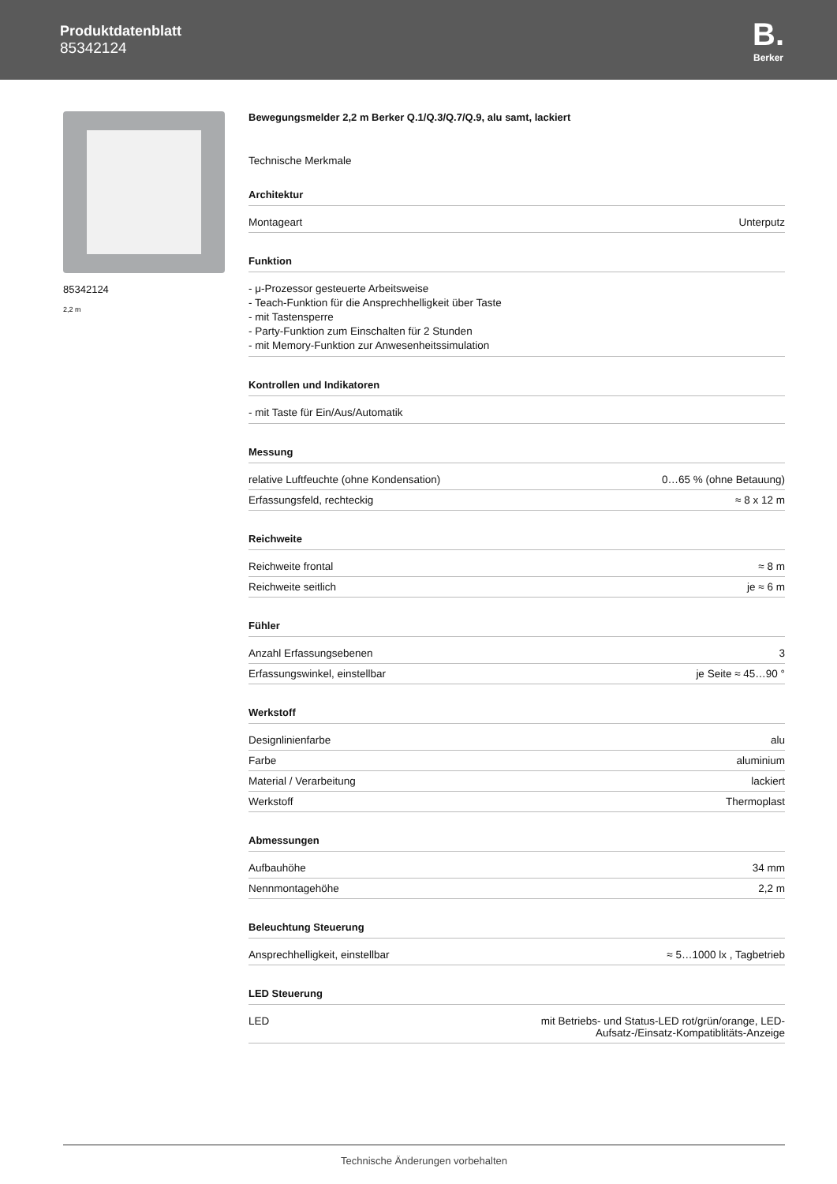Produktdatenblatt
85342124
B.
Berker
85342124
2,2 m
Bewegungsmelder 2,2 m Berker Q.1/Q.3/Q.7/Q.9, alu samt, lackiert
Technische Merkmale
Architektur
| Montageart | Unterputz |
Funktion
- μ-Prozessor gesteuerte Arbeitsweise
- Teach-Funktion für die Ansprechhelligkeit über Taste
- mit Tastensperre
- Party-Funktion zum Einschalten für 2 Stunden
- mit Memory-Funktion zur Anwesenheitssimulation
Kontrollen und Indikatoren
- mit Taste für Ein/Aus/Automatik
Messung
| relative Luftfeuchte (ohne Kondensation) | 0…65 % (ohne Betauung) |
| Erfassungsfeld, rechteckig | ≈ 8 x 12 m |
Reichweite
| Reichweite frontal | ≈ 8 m |
| Reichweite seitlich | je ≈ 6 m |
Fühler
| Anzahl Erfassungsebenen | 3 |
| Erfassungswinkel, einstellbar | je Seite ≈ 45…90 ° |
Werkstoff
| Designlinienfarbe | alu |
| Farbe | aluminium |
| Material / Verarbeitung | lackiert |
| Werkstoff | Thermoplast |
Abmessungen
| Aufbauhöhe | 34 mm |
| Nennmontagehöhe | 2,2 m |
Beleuchtung Steuerung
| Ansprechhelligkeit, einstellbar | ≈ 5…1000 lx , Tagbetrieb |
LED Steuerung
| LED | mit Betriebs- und Status-LED rot/grün/orange, LED- Aufsatz-/Einsatz-Kompatiblitäts-Anzeige |
Technische Änderungen vorbehalten